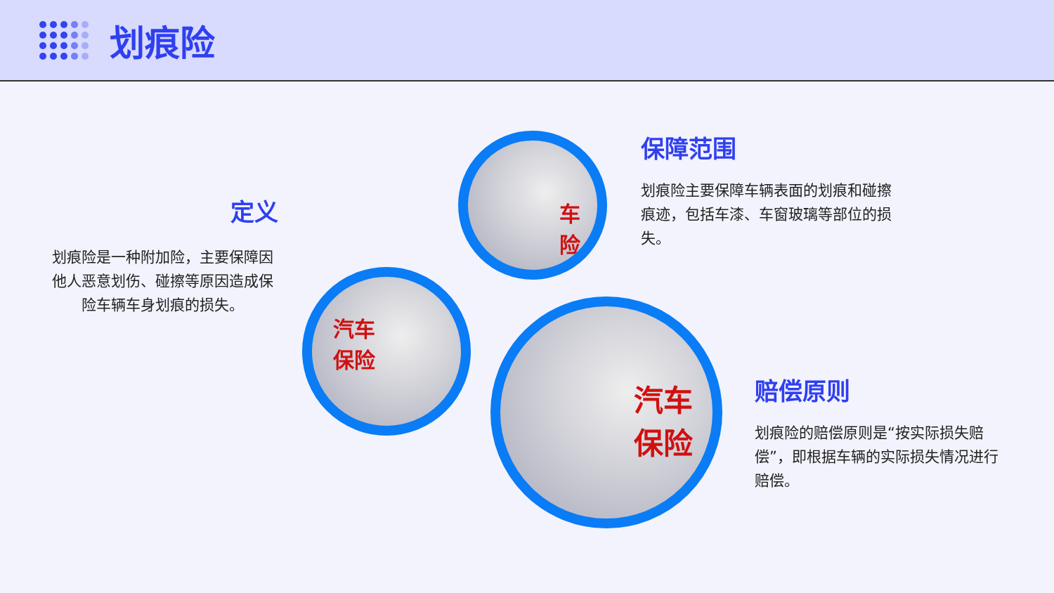划痕险
定义
划痕险是一种附加险，主要保障因他人恶意划伤、碰擦等原因造成保险车辆车身划痕的损失。
保障范围
划痕险主要保障车辆表面的划痕和碰擦痕迹，包括车漆、车窗玻璃等部位的损失。
赔偿原则
划痕险的赔偿原则是“按实际损失赔偿”，即根据车辆的实际损失情况进行赔偿。
车险
汽车
保险
汽车
保险